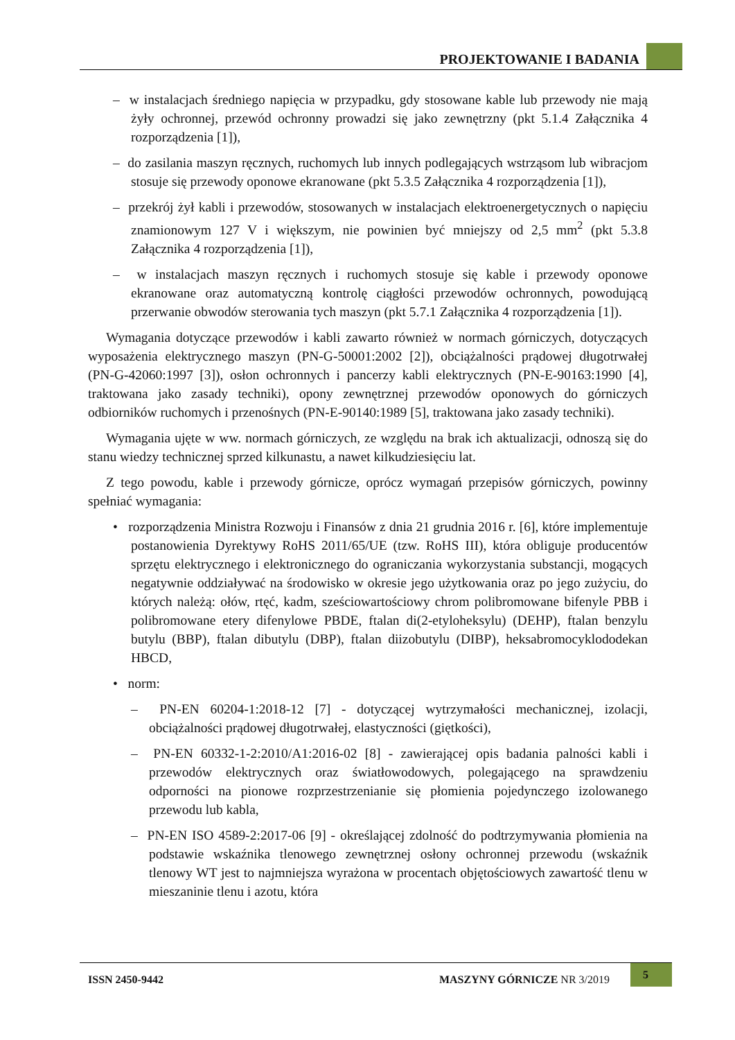PROJEKTOWANIE I BADANIA
– w instalacjach średniego napięcia w przypadku, gdy stosowane kable lub przewody nie mają żyły ochronnej, przewód ochronny prowadzi się jako zewnętrzny (pkt 5.1.4 Załącznika 4 rozporządzenia [1]),
– do zasilania maszyn ręcznych, ruchomych lub innych podlegających wstrząsom lub wibracjom stosuje się przewody oponowe ekranowane (pkt 5.3.5 Załącznika 4 rozporządzenia [1]),
– przekrój żył kabli i przewodów, stosowanych w instalacjach elektroenergetycznych o napięciu znamionowym 127 V i większym, nie powinien być mniejszy od 2,5 mm<sup>2</sup> (pkt 5.3.8 Załącznika 4 rozporządzenia [1]),
– w instalacjach maszyn ręcznych i ruchomych stosuje się kable i przewody oponowe ekranowane oraz automatyczną kontrolę ciągłości przewodów ochronnych, powodującą przerwanie obwodów sterowania tych maszyn (pkt 5.7.1 Załącznika 4 rozporządzenia [1]).
Wymagania dotyczące przewodów i kabli zawarto również w normach górniczych, dotyczących wyposażenia elektrycznego maszyn (PN-G-50001:2002 [2]), obciążalności prądowej długotrwałej (PN-G-42060:1997 [3]), osłon ochronnych i pancerzy kabli elektrycznych (PN-E-90163:1990 [4], traktowana jako zasady techniki), opony zewnętrznej przewodów oponowych do górniczych odbiorników ruchomych i przenośnych (PN-E-90140:1989 [5], traktowana jako zasady techniki).
Wymagania ujęte w ww. normach górniczych, ze względu na brak ich aktualizacji, odnoszą się do stanu wiedzy technicznej sprzed kilkunastu, a nawet kilkudziesięciu lat.
Z tego powodu, kable i przewody górnicze, oprócz wymagań przepisów górniczych, powinny spełniać wymagania:
• rozporządzenia Ministra Rozwoju i Finansów z dnia 21 grudnia 2016 r. [6], które implementuje postanowienia Dyrektywy RoHS 2011/65/UE (tzw. RoHS III), która obliguje producentów sprzętu elektrycznego i elektronicznego do ograniczania wykorzystania substancji, mogących negatywnie oddziaływać na środowisko w okresie jego użytkowania oraz po jego zużyciu, do których należą: ołów, rtęć, kadm, sześciowartościowy chrom polibromowane bifenyle PBB i polibromowane etery difenylowe PBDE, ftalan di(2-etyloheksylu) (DEHP), ftalan benzylu butylu (BBP), ftalan dibutylu (DBP), ftalan diizobutylu (DIBP), heksabromocyklododekan HBCD,
• norm:
– PN-EN 60204-1:2018-12 [7] - dotyczącej wytrzymałości mechanicznej, izolacji, obciążalności prądowej długotrwałej, elastyczności (giętkości),
– PN-EN 60332-1-2:2010/A1:2016-02 [8] - zawierającej opis badania palności kabli i przewodów elektrycznych oraz światłowodowych, polegającego na sprawdzeniu odporności na pionowe rozprzestrzenianie się płomienia pojedynczego izolowanego przewodu lub kabla,
– PN-EN ISO 4589-2:2017-06 [9] - określającej zdolność do podtrzymywania płomienia na podstawie wskaźnika tlenowego zewnętrznej osłony ochronnej przewodu (wskaźnik tlenowy WT jest to najmniejsza wyrażona w procentach objętościowych zawartość tlenu w mieszaninie tlenu i azotu, która
ISSN 2450-9442 MASZYNY GÓRNICZE NR 3/2019
5